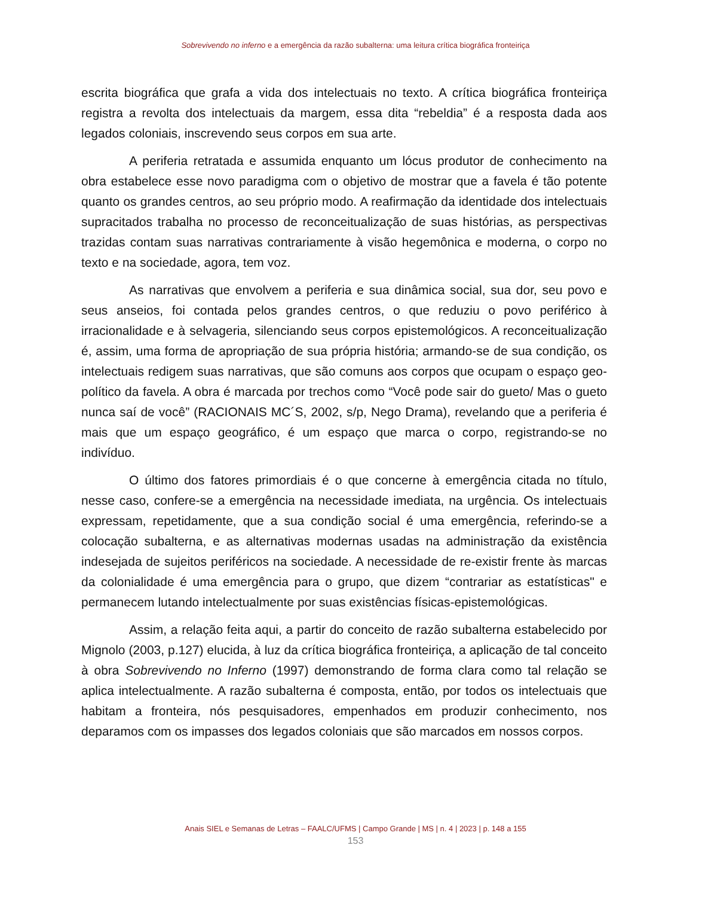Sobrevivendo no inferno e a emergência da razão subalterna: uma leitura crítica biográfica fronteiriça
escrita biográfica que grafa a vida dos intelectuais no texto. A crítica biográfica fronteiriça registra a revolta dos intelectuais da margem, essa dita “rebeldia” é a resposta dada aos legados coloniais, inscrevendo seus corpos em sua arte.
A periferia retratada e assumida enquanto um lócus produtor de conhecimento na obra estabelece esse novo paradigma com o objetivo de mostrar que a favela é tão potente quanto os grandes centros, ao seu próprio modo. A reafirmação da identidade dos intelectuais supracitados trabalha no processo de reconceitualização de suas histórias, as perspectivas trazidas contam suas narrativas contrariamente à visão hegemônica e moderna, o corpo no texto e na sociedade, agora, tem voz.
As narrativas que envolvem a periferia e sua dinâmica social, sua dor, seu povo e seus anseios, foi contada pelos grandes centros, o que reduziu o povo periférico à irracionalidade e à selvageria, silenciando seus corpos epistemológicos. A reconceitualização é, assim, uma forma de apropriação de sua própria história; armando-se de sua condição, os intelectuais redigem suas narrativas, que são comuns aos corpos que ocupam o espaço geo-político da favela. A obra é marcada por trechos como “Você pode sair do gueto/ Mas o gueto nunca saí de você” (RACIONAIS MC´S, 2002, s/p, Nego Drama), revelando que a periferia é mais que um espaço geográfico, é um espaço que marca o corpo, registrando-se no indivíduo.
O último dos fatores primordiais é o que concerne à emergência citada no título, nesse caso, confere-se a emergência na necessidade imediata, na urgência. Os intelectuais expressam, repetidamente, que a sua condição social é uma emergência, referindo-se a colocação subalterna, e as alternativas modernas usadas na administração da existência indesejada de sujeitos periféricos na sociedade. A necessidade de re-existir frente às marcas da colonialidade é uma emergência para o grupo, que dizem “contrariar as estatísticas" e permanecem lutando intelectualmente por suas existências físicas-epistemológicas.
Assim, a relação feita aqui, a partir do conceito de razão subalterna estabelecido por Mignolo (2003, p.127) elucida, à luz da crítica biográfica fronteiriça, a aplicação de tal conceito à obra Sobrevivendo no Inferno (1997) demonstrando de forma clara como tal relação se aplica intelectualmente. A razão subalterna é composta, então, por todos os intelectuais que habitam a fronteira, nós pesquisadores, empenhados em produzir conhecimento, nos deparamos com os impasses dos legados coloniais que são marcados em nossos corpos.
Anais SIEL e Semanas de Letras – FAALC/UFMS | Campo Grande | MS | n. 4 | 2023 | p. 148 a 155
153